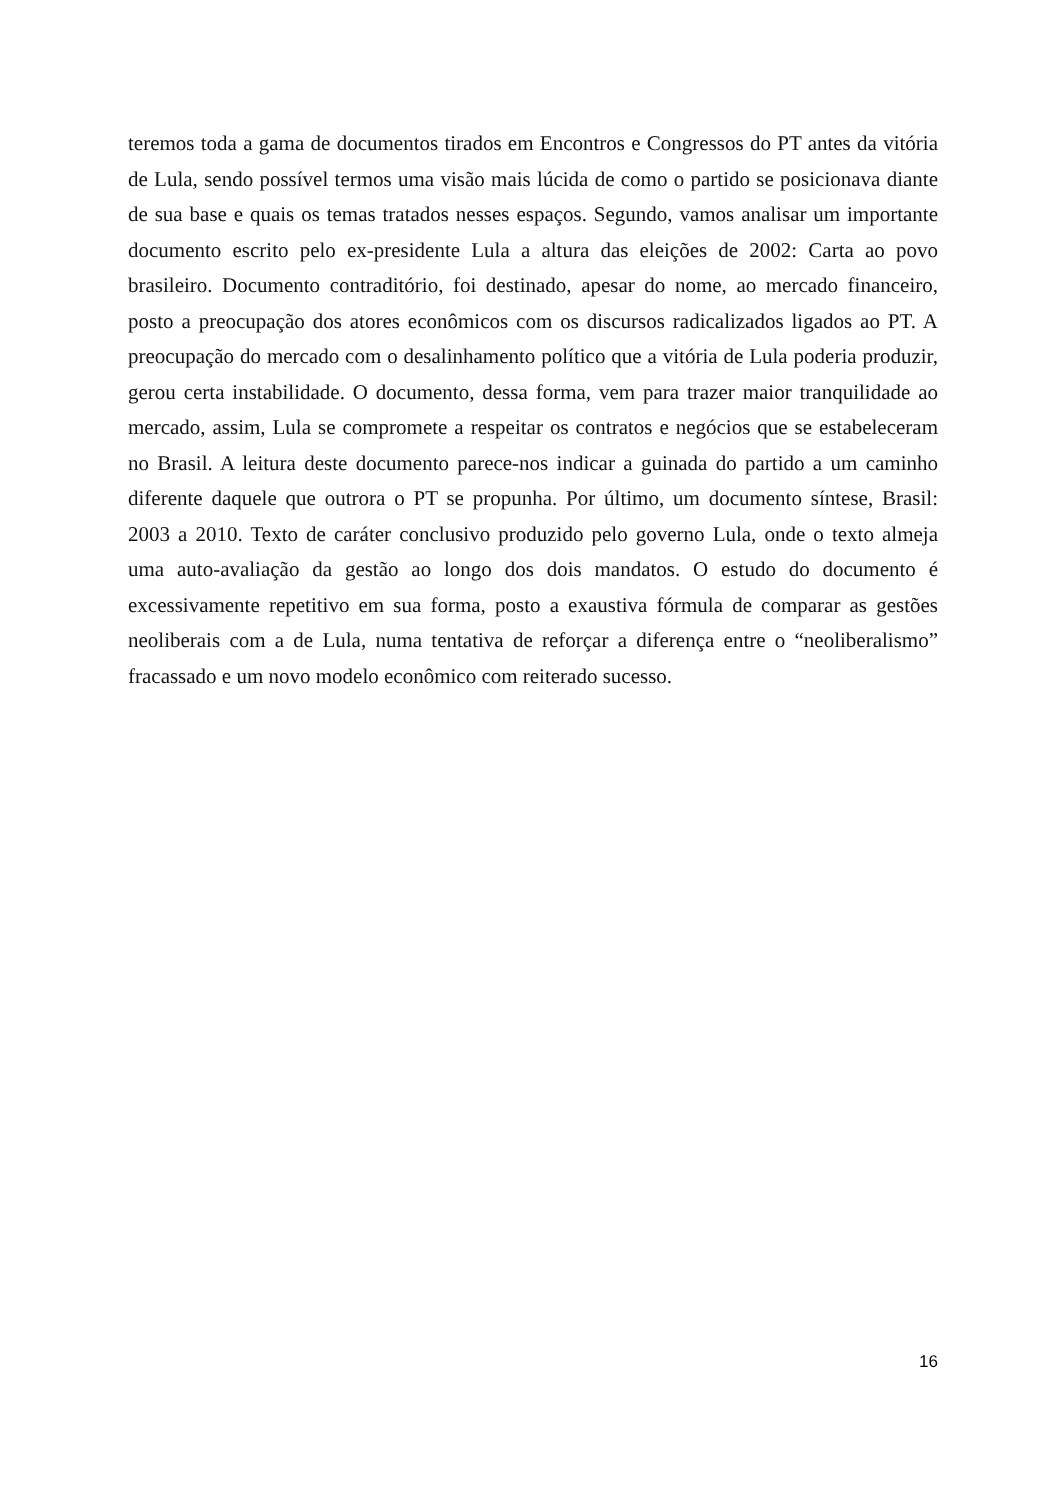teremos toda a gama de documentos tirados em Encontros e Congressos do PT antes da vitória de Lula, sendo possível termos uma visão mais lúcida de como o partido se posicionava diante de sua base e quais os temas tratados nesses espaços. Segundo, vamos analisar um importante documento escrito pelo ex-presidente Lula a altura das eleições de 2002: Carta ao povo brasileiro. Documento contraditório, foi destinado, apesar do nome, ao mercado financeiro, posto a preocupação dos atores econômicos com os discursos radicalizados ligados ao PT. A preocupação do mercado com o desalinhamento político que a vitória de Lula poderia produzir, gerou certa instabilidade. O documento, dessa forma, vem para trazer maior tranquilidade ao mercado, assim, Lula se compromete a respeitar os contratos e negócios que se estabeleceram no Brasil. A leitura deste documento parece-nos indicar a guinada do partido a um caminho diferente daquele que outrora o PT se propunha. Por último, um documento síntese, Brasil: 2003 a 2010. Texto de caráter conclusivo produzido pelo governo Lula, onde o texto almeja uma auto-avaliação da gestão ao longo dos dois mandatos. O estudo do documento é excessivamente repetitivo em sua forma, posto a exaustiva fórmula de comparar as gestões neoliberais com a de Lula, numa tentativa de reforçar a diferença entre o “neoliberalismo” fracassado e um novo modelo econômico com reiterado sucesso.
16